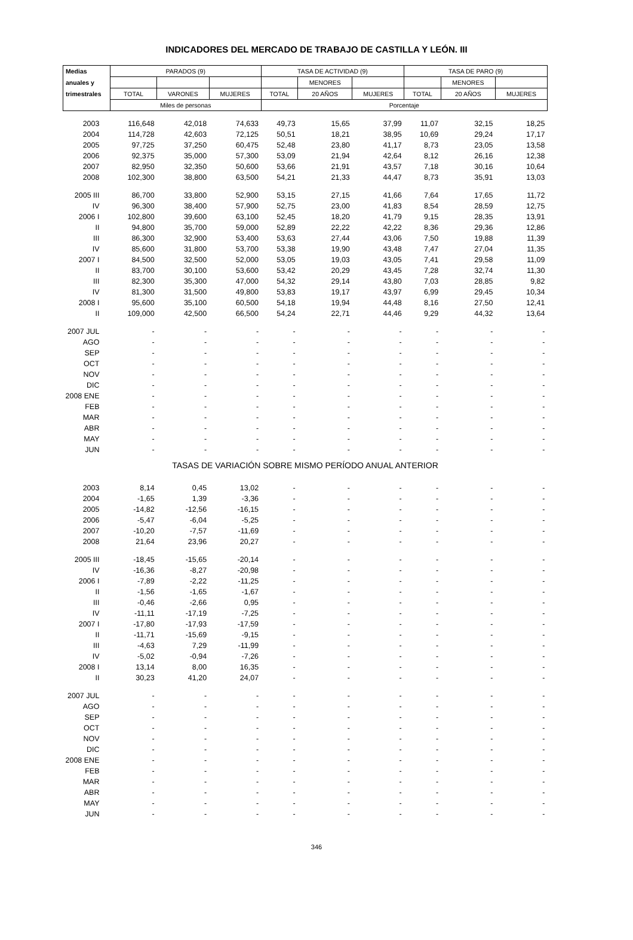INDICADORES DEL MERCADO DE TRABAJO DE CASTILLA Y LEÓN. III
| Medias | PARADOS (9) | | | TASA DE ACTIVIDAD (9) | | | TASA DE PARO (9) | | |
| --- | --- | --- | --- | --- | --- | --- | --- | --- | --- |
| anuales y | | | | | MENORES | | | MENORES | |
| trimestrales | TOTAL | VARONES | MUJERES | TOTAL | 20 AÑOS | MUJERES | TOTAL | 20 AÑOS | MUJERES |
| | Miles de personas | | | Porcentaje | | | | | |
| 2003 | 116,648 | 42,018 | 74,633 | 49,73 | 15,65 | 37,99 | 11,07 | 32,15 | 18,25 |
| 2004 | 114,728 | 42,603 | 72,125 | 50,51 | 18,21 | 38,95 | 10,69 | 29,24 | 17,17 |
| 2005 | 97,725 | 37,250 | 60,475 | 52,48 | 23,80 | 41,17 | 8,73 | 23,05 | 13,58 |
| 2006 | 92,375 | 35,000 | 57,300 | 53,09 | 21,94 | 42,64 | 8,12 | 26,16 | 12,38 |
| 2007 | 82,950 | 32,350 | 50,600 | 53,66 | 21,91 | 43,57 | 7,18 | 30,16 | 10,64 |
| 2008 | 102,300 | 38,800 | 63,500 | 54,21 | 21,33 | 44,47 | 8,73 | 35,91 | 13,03 |
| 2005 III | 86,700 | 33,800 | 52,900 | 53,15 | 27,15 | 41,66 | 7,64 | 17,65 | 11,72 |
| IV | 96,300 | 38,400 | 57,900 | 52,75 | 23,00 | 41,83 | 8,54 | 28,59 | 12,75 |
| 2006 I | 102,800 | 39,600 | 63,100 | 52,45 | 18,20 | 41,79 | 9,15 | 28,35 | 13,91 |
| II | 94,800 | 35,700 | 59,000 | 52,89 | 22,22 | 42,22 | 8,36 | 29,36 | 12,86 |
| III | 86,300 | 32,900 | 53,400 | 53,63 | 27,44 | 43,06 | 7,50 | 19,88 | 11,39 |
| IV | 85,600 | 31,800 | 53,700 | 53,38 | 19,90 | 43,48 | 7,47 | 27,04 | 11,35 |
| 2007 I | 84,500 | 32,500 | 52,000 | 53,05 | 19,03 | 43,05 | 7,41 | 29,58 | 11,09 |
| II | 83,700 | 30,100 | 53,600 | 53,42 | 20,29 | 43,45 | 7,28 | 32,74 | 11,30 |
| III | 82,300 | 35,300 | 47,000 | 54,32 | 29,14 | 43,80 | 7,03 | 28,85 | 9,82 |
| IV | 81,300 | 31,500 | 49,800 | 53,83 | 19,17 | 43,97 | 6,99 | 29,45 | 10,34 |
| 2008 I | 95,600 | 35,100 | 60,500 | 54,18 | 19,94 | 44,48 | 8,16 | 27,50 | 12,41 |
| II | 109,000 | 42,500 | 66,500 | 54,24 | 22,71 | 44,46 | 9,29 | 44,32 | 13,64 |
| 2007 JUL | - | - | - | - | - | - | - | - | - |
| AGO | - | - | - | - | - | - | - | - | - |
| SEP | - | - | - | - | - | - | - | - | - |
| OCT | - | - | - | - | - | - | - | - | - |
| NOV | - | - | - | - | - | - | - | - | - |
| DIC | - | - | - | - | - | - | - | - | - |
| 2008 ENE | - | - | - | - | - | - | - | - | - |
| FEB | - | - | - | - | - | - | - | - | - |
| MAR | - | - | - | - | - | - | - | - | - |
| ABR | - | - | - | - | - | - | - | - | - |
| MAY | - | - | - | - | - | - | - | - | - |
| JUN | - | - | - | - | - | - | - | - | - |
| TASAS DE VARIACIÓN SOBRE MISMO PERÍODO ANUAL ANTERIOR | | | | | | | | | |
| 2003 | 8,14 | 0,45 | 13,02 | - | - | - | - | - | - |
| 2004 | -1,65 | 1,39 | -3,36 | - | - | - | - | - | - |
| 2005 | -14,82 | -12,56 | -16,15 | - | - | - | - | - | - |
| 2006 | -5,47 | -6,04 | -5,25 | - | - | - | - | - | - |
| 2007 | -10,20 | -7,57 | -11,69 | - | - | - | - | - | - |
| 2008 | 21,64 | 23,96 | 20,27 | - | - | - | - | - | - |
| 2005 III | -18,45 | -15,65 | -20,14 | - | - | - | - | - | - |
| IV | -16,36 | -8,27 | -20,98 | - | - | - | - | - | - |
| 2006 I | -7,89 | -2,22 | -11,25 | - | - | - | - | - | - |
| II | -1,56 | -1,65 | -1,67 | - | - | - | - | - | - |
| III | -0,46 | -2,66 | 0,95 | - | - | - | - | - | - |
| IV | -11,11 | -17,19 | -7,25 | - | - | - | - | - | - |
| 2007 I | -17,80 | -17,93 | -17,59 | - | - | - | - | - | - |
| II | -11,71 | -15,69 | -9,15 | - | - | - | - | - | - |
| III | -4,63 | 7,29 | -11,99 | - | - | - | - | - | - |
| IV | -5,02 | -0,94 | -7,26 | - | - | - | - | - | - |
| 2008 I | 13,14 | 8,00 | 16,35 | - | - | - | - | - | - |
| II | 30,23 | 41,20 | 24,07 | - | - | - | - | - | - |
| 2007 JUL | - | - | - | - | - | - | - | - | - |
| AGO | - | - | - | - | - | - | - | - | - |
| SEP | - | - | - | - | - | - | - | - | - |
| OCT | - | - | - | - | - | - | - | - | - |
| NOV | - | - | - | - | - | - | - | - | - |
| DIC | - | - | - | - | - | - | - | - | - |
| 2008 ENE | - | - | - | - | - | - | - | - | - |
| FEB | - | - | - | - | - | - | - | - | - |
| MAR | - | - | - | - | - | - | - | - | - |
| ABR | - | - | - | - | - | - | - | - | - |
| MAY | - | - | - | - | - | - | - | - | - |
| JUN | - | - | - | - | - | - | - | - | - |
346